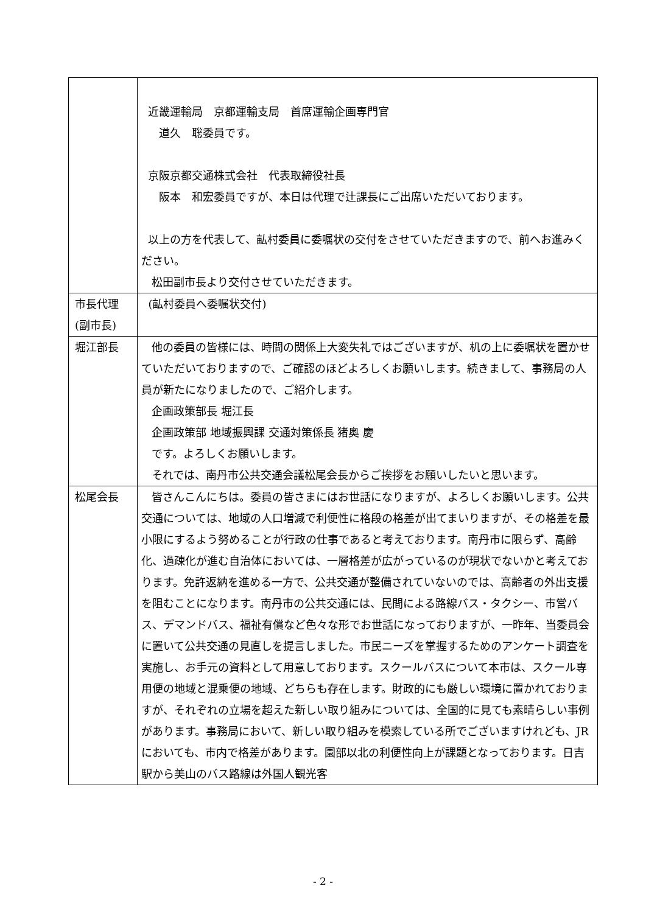| | 近畿運輸局 京都運輸支局 首席運輸企画専門官 道久 聡委員です。 京阪京都交通株式会社 代表取締役社長 阪本 和宏委員ですが、本日は代理で辻課長にご出席いただいております。 以上の方を代表して、畆村委員に委嘱状の交付をさせていただきますので、前へお進みください。 松田副市長より交付させていただきます。 |
| 市長代理 (副市長) | (畆村委員へ委嘱状交付) |
| 堀江部長 | 他の委員の皆様には、時間の関係上大変失礼ではございますが、机の上に委嘱状を置かせていただいておりますので、ご確認のほどよろしくお願いします。続きまして、事務局の人員が新たになりましたので、ご紹介します。 企画政策部長 堀江長 企画政策部 地域振興課 交通対策係長 猪奥 慶 です。よろしくお願いします。 それでは、南丹市公共交通会議松尾会長からご挨拶をお願いしたいと思います。 |
| 松尾会長 | 皆さんこんにちは。委員の皆さまにはお世話になりますが、よろしくお願いします。公共交通については、地域の人口増減で利便性に格段の格差が出てまいりますが、その格差を最小限にするよう努めることが行政の仕事であると考えております。南丹市に限らず、高齢化、過疎化が進む自治体においては、一層格差が広がっているのが現状でないかと考えております。免許返納を進める一方で、公共交通が整備されていないのでは、高齢者の外出支援を阻むことになります。南丹市の公共交通には、民間による路線バス・タクシー、市営バス、デマンドバス、福祉有償など色々な形でお世話になっておりますが、一昨年、当委員会に置いて公共交通の見直しを提言しました。市民ニーズを掌握するためのアンケート調査を実施し、お手元の資料として用意しております。スクールバスについて本市は、スクール専用便の地域と混乗便の地域、どちらも存在します。財政的にも厳しい環境に置かれておりますが、それぞれの立場を超えた新しい取り組みについては、全国的に見ても素晴らしい事例があります。事務局において、新しい取り組みを模索している所でございますけれども、JR においても、市内で格差があります。園部以北の利便性向上が課題となっております。日吉駅から美山のバス路線は外国人観光客 |
- 2 -